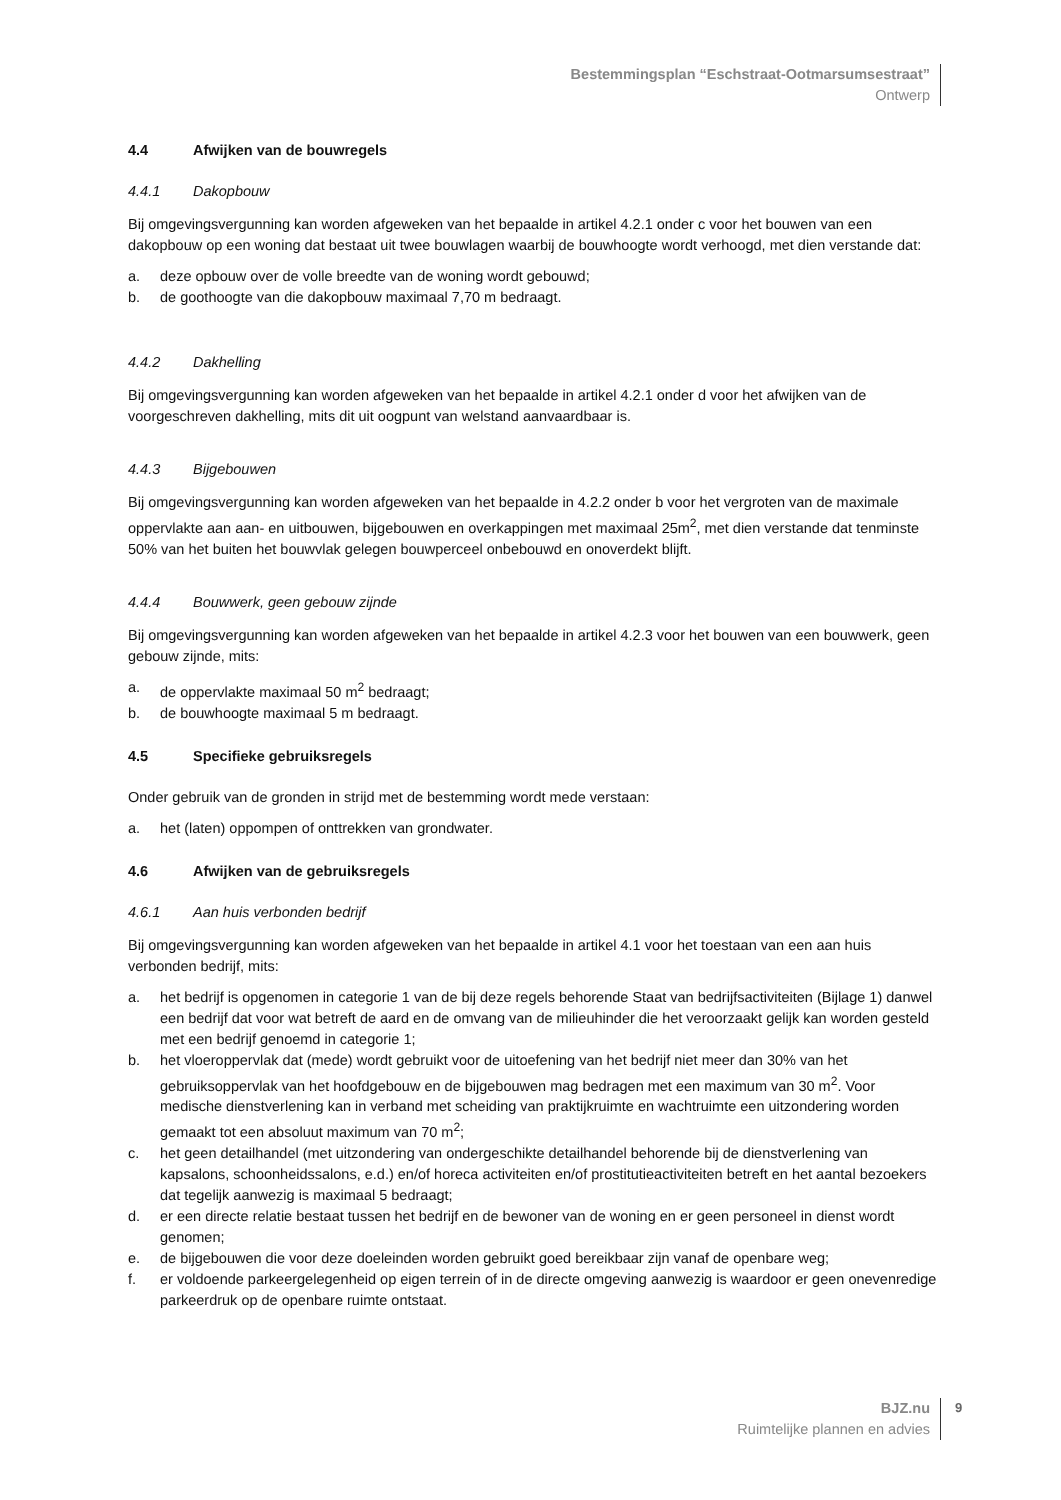Bestemmingsplan “Eschstraat-Ootmarsumsestraat”
Ontwerp
4.4 Afwijken van de bouwregels
4.4.1 Dakopbouw
Bij omgevingsvergunning kan worden afgeweken van het bepaalde in artikel 4.2.1 onder c voor het bouwen van een dakopbouw op een woning dat bestaat uit twee bouwlagen waarbij de bouwhoogte wordt verhoogd, met dien verstande dat:
a. deze opbouw over de volle breedte van de woning wordt gebouwd;
b. de goothoogte van die dakopbouw maximaal 7,70 m bedraagt.
4.4.2 Dakhelling
Bij omgevingsvergunning kan worden afgeweken van het bepaalde in artikel 4.2.1 onder d voor het afwijken van de voorgeschreven dakhelling, mits dit uit oogpunt van welstand aanvaardbaar is.
4.4.3 Bijgebouwen
Bij omgevingsvergunning kan worden afgeweken van het bepaalde in 4.2.2 onder b voor het vergroten van de maximale oppervlakte aan aan- en uitbouwen, bijgebouwen en overkappingen met maximaal 25m<sup>2</sup>, met dien verstande dat tenminste 50% van het buiten het bouwvlak gelegen bouwperceel onbebouwd en onoverdekt blijft.
4.4.4 Bouwwerk, geen gebouw zijnde
Bij omgevingsvergunning kan worden afgeweken van het bepaalde in artikel 4.2.3 voor het bouwen van een bouwwerk, geen gebouw zijnde, mits:
a. de oppervlakte maximaal 50 m<sup>2</sup> bedraagt;
b. de bouwhoogte maximaal 5 m bedraagt.
4.5 Specifieke gebruiksregels
Onder gebruik van de gronden in strijd met de bestemming wordt mede verstaan:
a. het (laten) oppompen of onttrekken van grondwater.
4.6 Afwijken van de gebruiksregels
4.6.1 Aan huis verbonden bedrijf
Bij omgevingsvergunning kan worden afgeweken van het bepaalde in artikel 4.1 voor het toestaan van een aan huis verbonden bedrijf, mits:
a. het bedrijf is opgenomen in categorie 1 van de bij deze regels behorende Staat van bedrijfsactiviteiten (Bijlage 1) danwel een bedrijf dat voor wat betreft de aard en de omvang van de milieuhinder die het veroorzaakt gelijk kan worden gesteld met een bedrijf genoemd in categorie 1;
b. het vloeroppervlak dat (mede) wordt gebruikt voor de uitoefening van het bedrijf niet meer dan 30% van het gebruiksoppervlak van het hoofdgebouw en de bijgebouwen mag bedragen met een maximum van 30 m<sup>2</sup>. Voor medische dienstverlening kan in verband met scheiding van praktijkruimte en wachtruimte een uitzondering worden gemaakt tot een absoluut maximum van 70 m<sup>2</sup>;
c. het geen detailhandel (met uitzondering van ondergeschikte detailhandel behorende bij de dienstverlening van kapsalons, schoonheidssalons, e.d.) en/of horeca activiteiten en/of prostitutieactiviteiten betreft en het aantal bezoekers dat tegelijk aanwezig is maximaal 5 bedraagt;
d. er een directe relatie bestaat tussen het bedrijf en de bewoner van de woning en er geen personeel in dienst wordt genomen;
e. de bijgebouwen die voor deze doeleinden worden gebruikt goed bereikbaar zijn vanaf de openbare weg;
f. er voldoende parkeergelegenheid op eigen terrein of in de directe omgeving aanwezig is waardoor er geen onevenredige parkeerdruk op de openbare ruimte ontstaat.
BJZ.nu
Ruimtelijke plannen en advies
9